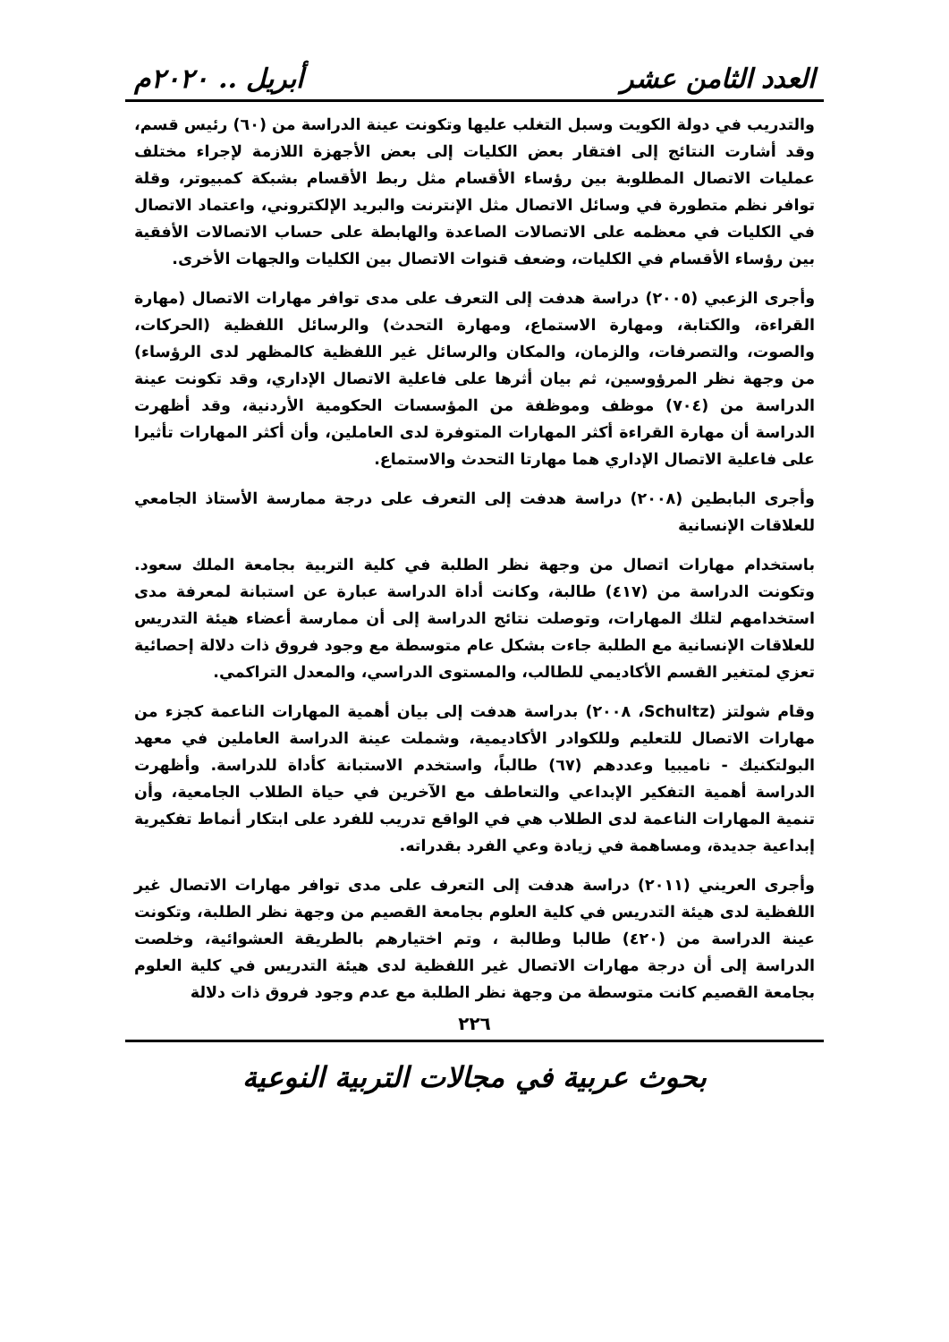العدد الثامن عشر أبريل .. ٢٠٢٠م
والتدريب في دولة الكويت وسبل التغلب عليها وتكونت عينة الدراسة من (٦٠) رئيس قسم، وقد أشارت النتائج إلى افتقار بعض الكليات إلى بعض الأجهزة اللازمة لإجراء مختلف عمليات الاتصال المطلوبة بين رؤساء الأقسام مثل ربط الأقسام بشبكة كمبيوتر، وقلة توافر نظم متطورة في وسائل الاتصال مثل الإنترنت والبريد الإلكتروني، واعتماد الاتصال في الكليات في معظمه على الاتصالات الصاعدة والهابطة على حساب الاتصالات الأفقية بين رؤساء الأقسام في الكليات، وضعف قنوات الاتصال بين الكليات والجهات الأخرى.
وأجرى الزعبي (٢٠٠٥) دراسة هدفت إلى التعرف على مدى توافر مهارات الاتصال (مهارة القراءة، والكتابة، ومهارة الاستماع، ومهارة التحدث) والرسائل اللفظية (الحركات، والصوت، والتصرفات، والزمان، والمكان والرسائل غير اللفظية كالمظهر لدى الرؤساء) من وجهة نظر المرؤوسين، ثم بيان أثرها على فاعلية الاتصال الإداري، وقد تكونت عينة الدراسة من (٧٠٤) موظف وموظفة من المؤسسات الحكومية الأردنية، وقد أظهرت الدراسة أن مهارة القراءة أكثر المهارات المتوفرة لدى العاملين، وأن أكثر المهارات تأثيرا على فاعلية الاتصال الإداري هما مهارتا التحدث والاستماع.
وأجرى البابطين (٢٠٠٨) دراسة هدفت إلى التعرف على درجة ممارسة الأستاذ الجامعي للعلاقات الإنسانية
باستخدام مهارات اتصال من وجهة نظر الطلبة في كلية التربية بجامعة الملك سعود. وتكونت الدراسة من (٤١٧) طالبة، وكانت أداة الدراسة عبارة عن استبانة لمعرفة مدى استخدامهم لتلك المهارات، وتوصلت نتائج الدراسة إلى أن ممارسة أعضاء هيئة التدريس للعلاقات الإنسانية مع الطلبة جاءت بشكل عام متوسطة مع وجود فروق ذات دلالة إحصائية تعزي لمتغير القسم الأكاديمي للطالب، والمستوى الدراسي، والمعدل التراكمي.
وقام شولتز (Schultz، ٢٠٠٨) بدراسة هدفت إلى بيان أهمية المهارات الناعمة كجزء من مهارات الاتصال للتعليم وللكوادر الأكاديمية، وشملت عينة الدراسة العاملين في معهد البولتكنيك - ناميبيا وعددهم (٦٧) طالباً، واستخدم الاستبانة كأداة للدراسة. وأظهرت الدراسة أهمية التفكير الإبداعي والتعاطف مع الآخرين في حياة الطلاب الجامعية، وأن تنمية المهارات الناعمة لدى الطلاب هي في الواقع تدريب للفرد على ابتكار أنماط تفكيرية إبداعية جديدة، ومساهمة في زيادة وعي الفرد بقدراته.
وأجرى العريني (٢٠١١) دراسة هدفت إلى التعرف على مدى توافر مهارات الاتصال غير اللفظية لدى هيئة التدريس في كلية العلوم بجامعة القصيم من وجهة نظر الطلبة، وتكونت عينة الدراسة من (٤٢٠) طالبا وطالبة ، وتم اختيارهم بالطريقة العشوائية، وخلصت الدراسة إلى أن درجة مهارات الاتصال غير اللفظية لدى هيئة التدريس في كلية العلوم بجامعة القصيم كانت متوسطة من وجهة نظر الطلبة مع عدم وجود فروق ذات دلالة
٢٢٦
بحوث عربية في مجالات التربية النوعية